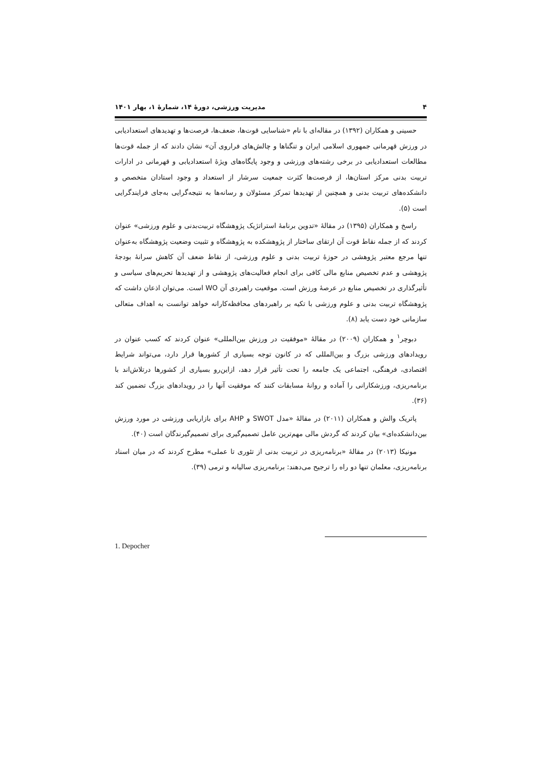۴ مدیریت ورزشی، دورۀ ۱۴، شمارۀ ۱، بهار ۱۴۰۱
حسینی و همکاران (۱۳۹۲) در مقاله‌ای با نام «شناسایی قوت‌ها، ضعف‌ها، فرصت‌ها و تهدیدهای استعدادیابی در ورزش قهرمانی جمهوری اسلامی ایران و تنگناها و چالش‌های فراروی آن» نشان دادند که از جمله قوت‌ها مطالعات استعدادیابی در برخی رشته‌های ورزشی و وجود پایگاه‌های ویژۀ استعدادیابی و قهرمانی در ادارات تربیت بدنی مرکز استان‌ها، از فرصت‌ها کثرت جمعیت سرشار از استعداد و وجود استادان متخصص و دانشکده‌های تربیت بدنی و همچنین از تهدیدها تمرکز مسئولان و رسانه‌ها به نتیجه‌گرایی به‌جای فرایندگرایی است (۵).
راسخ و همکاران (۱۳۹۵) در مقالۀ «تدوین برنامۀ استراتژیک پژوهشگاه تربیت‌بدنی و علوم ورزشی» عنوان کردند که از جمله نقاط قوت آن ارتقای ساختار از پژوهشکده به پژوهشگاه و تثبیت وضعیت پژوهشگاه به‌عنوان تنها مرجع معتبر پژوهشی در حوزۀ تربیت بدنی و علوم ورزشی، از نقاط ضعف آن کاهش سرانۀ بودجۀ پژوهشی و عدم تخصیص منابع مالی کافی برای انجام فعالیت‌های پژوهشی و از تهدیدها تحریم‌های سیاسی و تأثیرگذاری در تخصیص منابع در عرصۀ ورزش است. موقعیت راهبردی آن WO است. می‌توان اذعان داشت که پژوهشگاه تربیت بدنی و علوم ورزشی با تکیه بر راهبردهای محافظه‌کارانه خواهد توانست به اهداف متعالی سازمانی خود دست یابد (۸).
دبوچر<sup>۱</sup> و همکاران (۲۰۰۹) در مقالۀ «موفقیت در ورزش بین‌المللی» عنوان کردند که کسب عنوان در رویدادهای ورزشی بزرگ و بین‌المللی که در کانون توجه بسیاری از کشورها قرار دارد، می‌تواند شرایط اقتصادی، فرهنگی، اجتماعی یک جامعه را تحت تأثیر قرار دهد، ازاین‌رو بسیاری از کشورها درتلاش‌اند با برنامه‌ریزی، ورزشکارانی را آماده و روانۀ مسابقات کنند که موفقیت آنها را در رویدادهای بزرگ تضمین کند (۳۶).
پاتریک والش و همکاران (۲۰۱۱) در مقالۀ «مدل SWOT و AHP برای بازاریابی ورزشی در مورد ورزش بین‌دانشکده‌ای» بیان کردند که گردش مالی مهم‌ترین عامل تصمیم‌گیری برای تصمیم‌گیرندگان است (۴۰).
مونیکا (۲۰۱۳) در مقالۀ «برنامه‌ریزی در تربیت بدنی از تئوری تا عملی» مطرح کردند که در میان اسناد برنامه‌ریزی، معلمان تنها دو راه را ترجیح می‌دهند: برنامه‌ریزی سالیانه و ترمی (۳۹).
1. Depocher